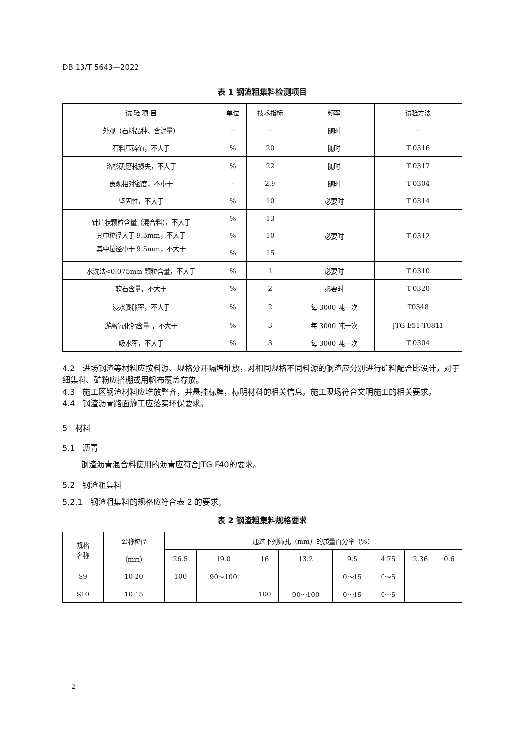DB 13/T 5643—2022
表 1 钢渣粗集料检测项目
| 试 验 项 目 | 单位 | 技术指标 | 频率 | 试验方法 |
| --- | --- | --- | --- | --- |
| 外观（石料品种、含泥量） | -- | -- | 随时 | -- |
| 石料压碎值，不大于 | % | 20 | 随时 | T 0316 |
| 洛杉矶磨耗损失，不大于 | % | 22 | 随时 | T 0317 |
| 表观相对密度，不小于 | - | 2.9 | 随时 | T 0304 |
| 坚固性，不大于 | % | 10 | 必要时 | T 0314 |
| 针片状颗粒含量（混合料），不大于 其中粒径大于 9.5mm，不大于 其中粒径小于 9.5mm，不大于 | % % % | 13 10 15 | 必要时 | T 0312 |
| 水洗法<0.075mm 颗粒含量，不大于 | % | 1 | 必要时 | T 0310 |
| 软石含量，不大于 | % | 2 | 必要时 | T 0320 |
| 浸水膨胀率，不大于 | % | 2 | 每 3000 吨一次 | T0348 |
| 游离氧化钙含量 ，不大于 | % | 3 | 每 3000 吨一次 | JTG E51-T0811 |
| 吸水率，不大于 | % | 3 | 每 3000 吨一次 | T 0304 |
4.2　进场钢渣等材料应按料源、规格分开隔墙堆放，对相同规格不同料源的钢渣应分别进行矿料配合比设计，对于细集料、矿粉应搭棚或用帆布覆盖存放。
4.3　施工区钢渣材料应堆放整齐，并悬挂标牌，标明材料的相关信息。施工现场符合文明施工的相关要求。
4.4　钢渣沥青路面施工应落实环保要求。
5　材料
5.1　沥青
钢渣沥青混合料使用的沥青应符合JTG F40的要求。
5.2　钢渣粗集料
5.2.1　钢渣粗集料的规格应符合表 2 的要求。
表 2 钢渣粗集料规格要求
| 规格 名称 | 公称粒径 （mm） | 通过下列筛孔（mm）的质量百分率（%） | | | | | | | |
| --- | --- | --- | --- | --- | --- | --- | --- | --- | --- |
| | | 26.5 | 19.0 | 16 | 13.2 | 9.5 | 4.75 | 2.36 | 0.6 |
| S9 | 10-20 | 100 | 90～100 | — | — | 0～15 | 0～5 | | |
| S10 | 10-15 | | | 100 | 90～100 | 0～15 | 0～5 | | |
2